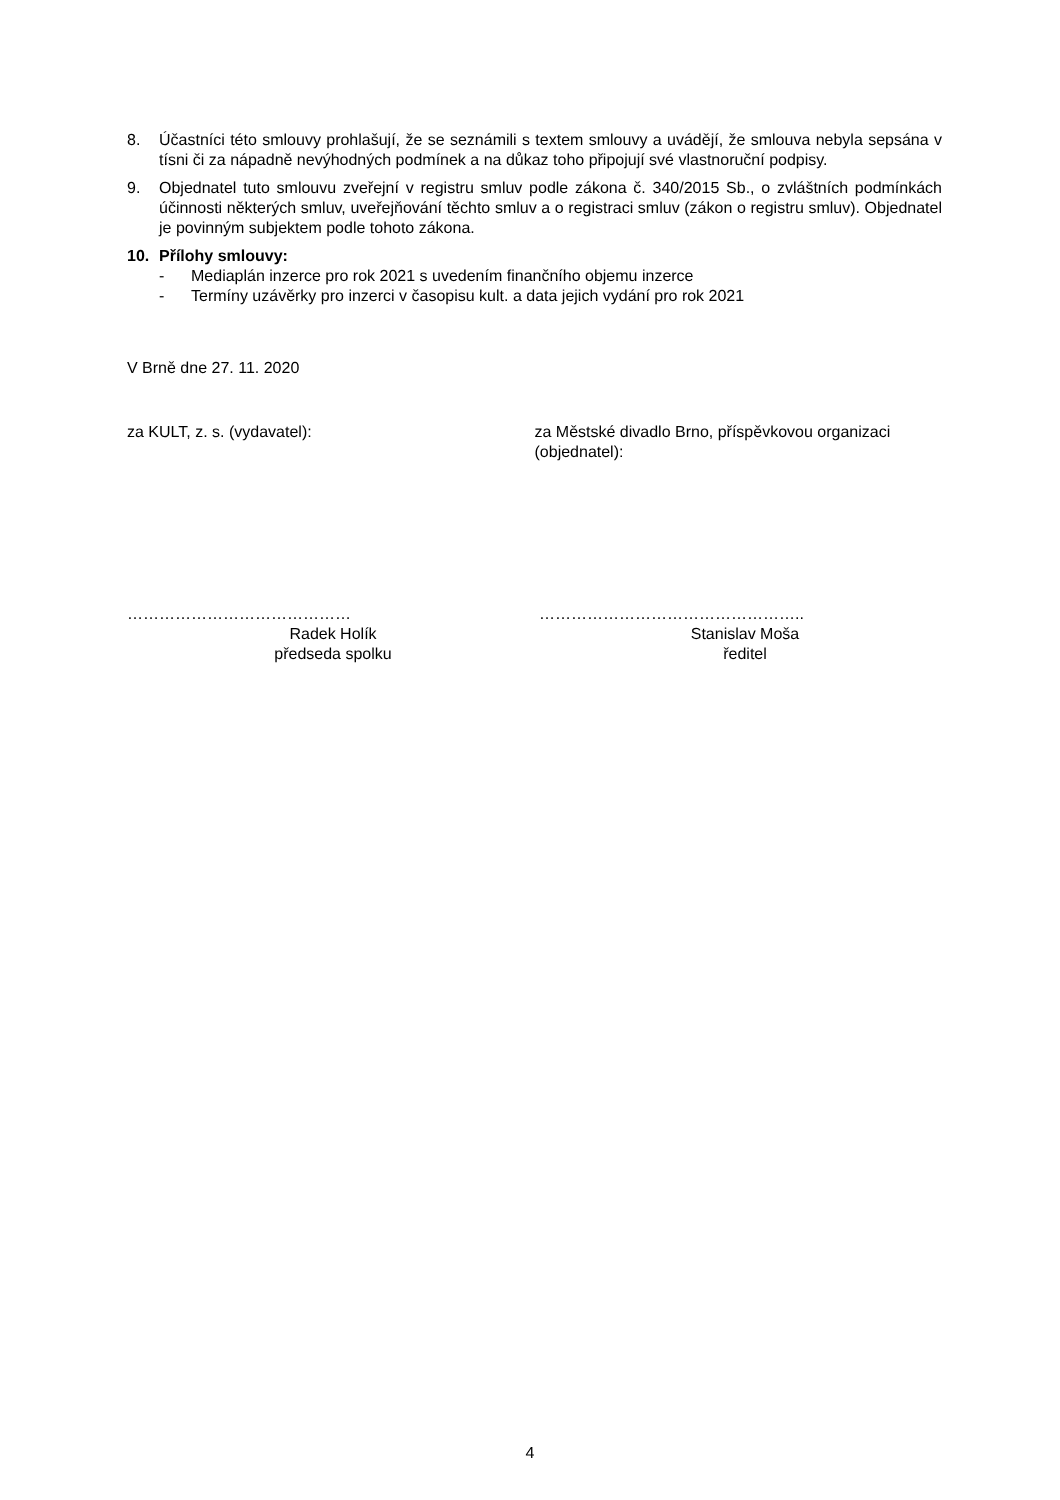8. Účastníci této smlouvy prohlašují, že se seznámili s textem smlouvy a uvádějí, že smlouva nebyla sepsána v tísni či za nápadně nevýhodných podmínek a na důkaz toho připojují své vlastnoruční podpisy.
9. Objednatel tuto smlouvu zveřejní v registru smluv podle zákona č. 340/2015 Sb., o zvláštních podmínkách účinnosti některých smluv, uveřejňování těchto smluv a o registraci smluv (zákon o registru smluv). Objednatel je povinným subjektem podle tohoto zákona.
10. Přílohy smlouvy:
- Mediaplán inzerce pro rok 2021 s uvedením finančního objemu inzerce
- Termíny uzávěrky pro inzerci v časopisu kult. a data jejich vydání pro rok 2021
V Brně dne 27. 11. 2020
za KULT, z. s. (vydavatel): za Městské divadlo Brno, příspěvkovou organizaci (objednatel):
……………………………………
Radek Holík
předseda spolku
…………………………………………..
Stanislav Moša
ředitel
4